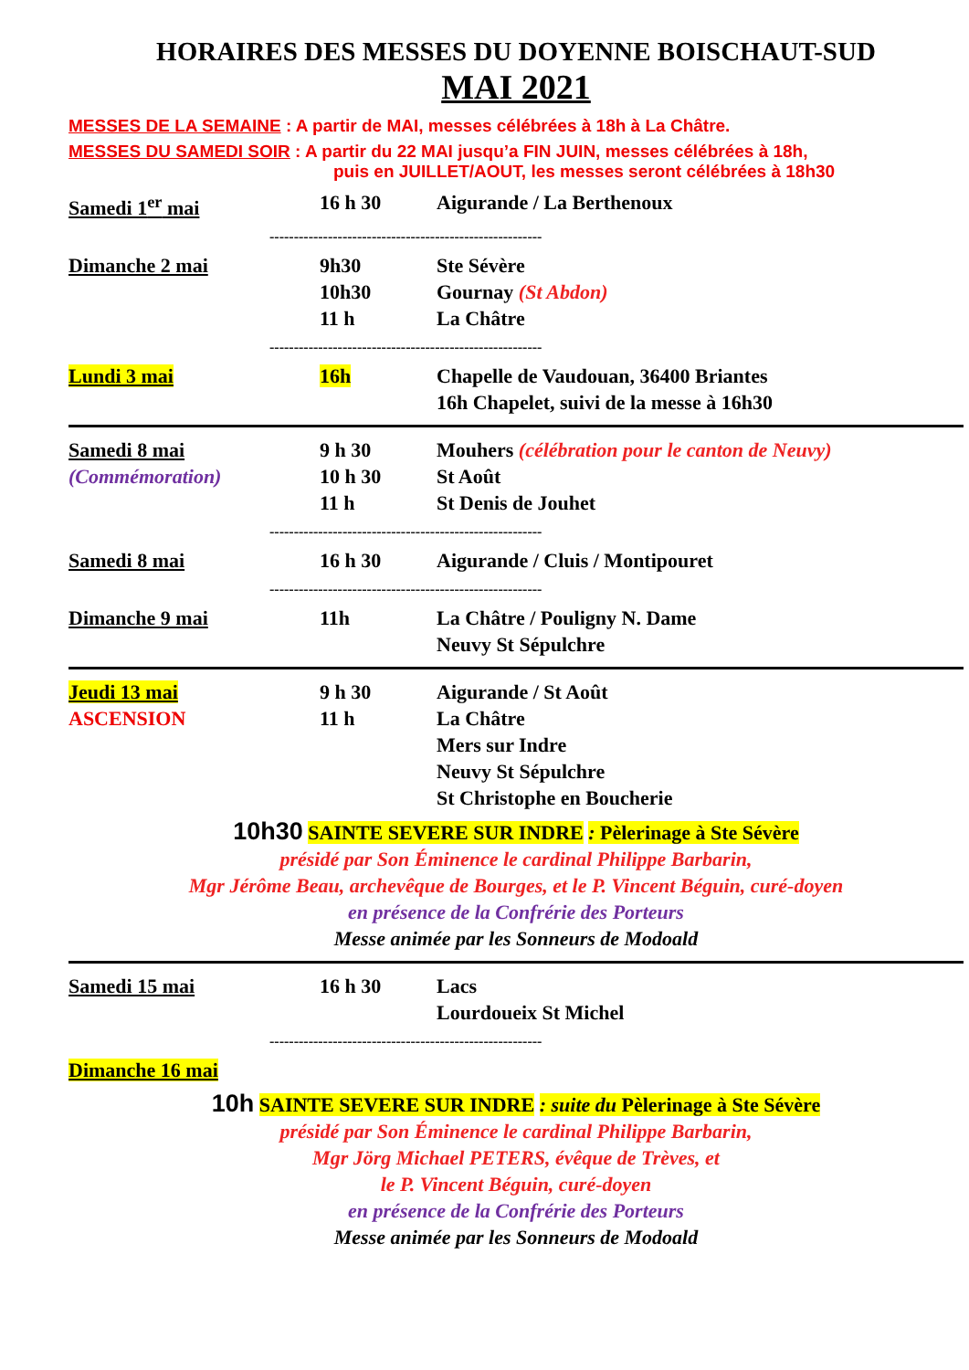HORAIRES DES MESSES DU DOYENNE BOISCHAUT-SUD
MAI 2021
MESSES DE LA SEMAINE : A partir de MAI, messes célébrées à 18h à La Châtre.
MESSES DU SAMEDI SOIR : A partir du 22 MAI jusqu’a FIN JUIN, messes célébrées à 18h,
puis en JUILLET/AOUT, les messes seront célébrées à 18h30
Samedi 1<sup>er</sup> mai 16 h 30 Aigurande / La Berthenoux
--------------------------------------------------------
Dimanche 2 mai 9h30
10h30
11 h
Ste Sévère
Gournay (St Abdon)
La Châtre
--------------------------------------------------------
Lundi 3 mai 16h Chapelle de Vaudouan, 36400 Briantes
16h Chapelet, suivi de la messe à 16h30
Samedi 8 mai
(Commémoration)
9 h 30
10 h 30
11 h
Mouhers (célébration pour le canton de Neuvy)
St Août
St Denis de Jouhet
--------------------------------------------------------
Samedi 8 mai 16 h 30 Aigurande / Cluis / Montipouret
--------------------------------------------------------
Dimanche 9 mai 11h La Châtre / Pouligny N. Dame
Neuvy St Sépulchre
Jeudi 13 mai
ASCENSION
9 h 30
11 h
Aigurande / St Août
La Châtre
Mers sur Indre
Neuvy St Sépulchre
St Christophe en Boucherie
10h30 SAINTE SEVERE SUR INDRE : Pèlerinage à Ste Sévère
présidé par Son Éminence le cardinal Philippe Barbarin,
Mgr Jérôme Beau, archevêque de Bourges, et le P. Vincent Béguin, curé-doyen
en présence de la Confrérie des Porteurs
Messe animée par les Sonneurs de Modoald
Samedi 15 mai 16 h 30 Lacs
Lourdoueix St Michel
--------------------------------------------------------
Dimanche 16 mai
10h SAINTE SEVERE SUR INDRE : suite du Pèlerinage à Ste Sévère
présidé par Son Éminence le cardinal Philippe Barbarin,
Mgr Jörg Michael PETERS, évêque de Trèves, et
le P. Vincent Béguin, curé-doyen
en présence de la Confrérie des Porteurs
Messe animée par les Sonneurs de Modoald